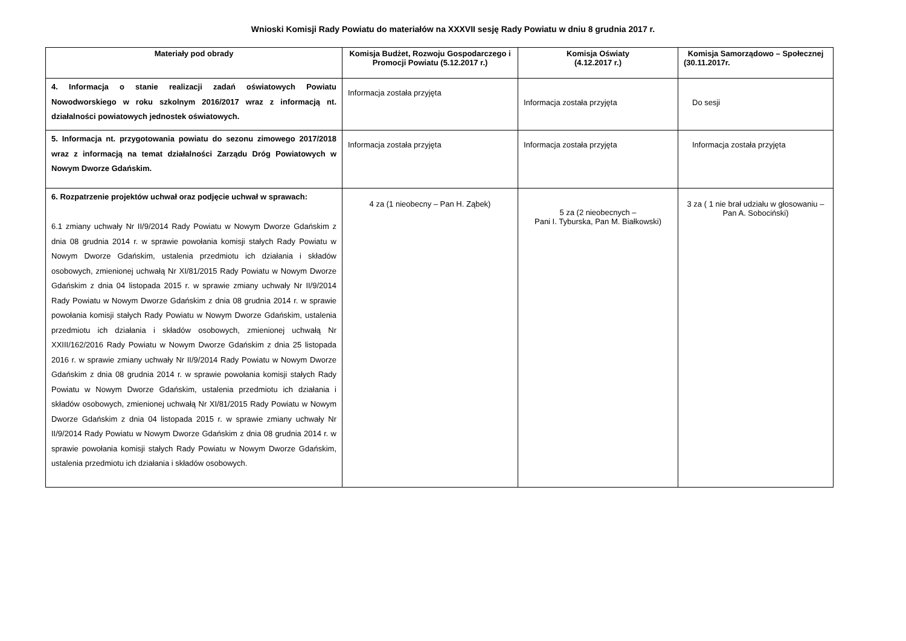Wnioski Komisji Rady Powiatu do materiałów na XXXVII sesję Rady Powiatu w dniu 8 grudnia 2017 r.
| Materiały pod obrady | Komisja Budżet, Rozwoju Gospodarczego i Promocji Powiatu (5.12.2017 r.) | Komisja Oświaty (4.12.2017 r.) | Komisja Samorządowo – Społecznej (30.11.2017r. |
| --- | --- | --- | --- |
| 4. Informacja o stanie realizacji zadań oświatowych Powiatu Nowodworskiego w roku szkolnym 2016/2017 wraz z informacją nt. działalności powiatowych jednostek oświatowych. | Informacja została przyjęta | Informacja została przyjęta | Do sesji |
| 5. Informacja nt. przygotowania powiatu do sezonu zimowego 2017/2018 wraz z informacją na temat działalności Zarządu Dróg Powiatowych w Nowym Dworze Gdańskim. | Informacja została przyjęta | Informacja została przyjęta | Informacja została przyjęta |
| 6. Rozpatrzenie projektów uchwał oraz podjęcie uchwał w sprawach: 6.1 zmiany uchwały Nr II/9/2014 Rady Powiatu w Nowym Dworze Gdańskim z dnia 08 grudnia 2014 r. w sprawie powołania komisji stałych Rady Powiatu w Nowym Dworze Gdańskim, ustalenia przedmiotu ich działania i składów osobowych, zmienionej uchwałą Nr XI/81/2015 Rady Powiatu w Nowym Dworze Gdańskim z dnia 04 listopada 2015 r. w sprawie zmiany uchwały Nr II/9/2014 Rady Powiatu w Nowym Dworze Gdańskim z dnia 08 grudnia 2014 r. w sprawie powołania komisji stałych Rady Powiatu w Nowym Dworze Gdańskim, ustalenia przedmiotu ich działania i składów osobowych, zmienionej uchwałą Nr XXIII/162/2016 Rady Powiatu w Nowym Dworze Gdańskim z dnia 25 listopada 2016 r. w sprawie zmiany uchwały Nr II/9/2014 Rady Powiatu w Nowym Dworze Gdańskim z dnia 08 grudnia 2014 r. w sprawie powołania komisji stałych Rady Powiatu w Nowym Dworze Gdańskim, ustalenia przedmiotu ich działania i składów osobowych, zmienionej uchwałą Nr XI/81/2015 Rady Powiatu w Nowym Dworze Gdańskim z dnia 04 listopada 2015 r. w sprawie zmiany uchwały Nr II/9/2014 Rady Powiatu w Nowym Dworze Gdańskim z dnia 08 grudnia 2014 r. w sprawie powołania komisji stałych Rady Powiatu w Nowym Dworze Gdańskim, ustalenia przedmiotu ich działania i składów osobowych. | 4 za (1 nieobecny – Pan H. Ząbek) | 5 za (2 nieobecnych – Pani I. Tyburska, Pan M. Białkowski) | 3 za ( 1 nie brał udziału w głosowaniu – Pan A. Sobociński) |